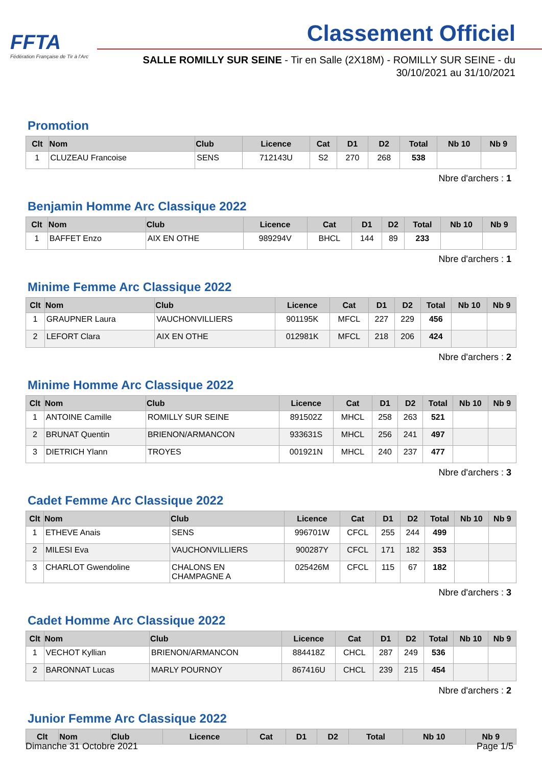FFTA
Fédération Française de Tir à l'Arc
Classement Officiel
SALLE ROMILLY SUR SEINE - Tir en Salle (2X18M) - ROMILLY SUR SEINE - du 30/10/2021 au 31/10/2021
Promotion
| Clt | Nom | Club | Licence | Cat | D1 | D2 | Total | Nb 10 | Nb 9 |
| --- | --- | --- | --- | --- | --- | --- | --- | --- | --- |
| 1 | CLUZEAU Francoise | SENS | 712143U | S2 | 270 | 268 | 538 | | |
Nbre d'archers : 1
Benjamin Homme Arc Classique 2022
| Clt | Nom | Club | Licence | Cat | D1 | D2 | Total | Nb 10 | Nb 9 |
| --- | --- | --- | --- | --- | --- | --- | --- | --- | --- |
| 1 | BAFFET Enzo | AIX EN OTHE | 989294V | BHCL | 144 | 89 | 233 | | |
Nbre d'archers : 1
Minime Femme Arc Classique 2022
| Clt | Nom | Club | Licence | Cat | D1 | D2 | Total | Nb 10 | Nb 9 |
| --- | --- | --- | --- | --- | --- | --- | --- | --- | --- |
| 1 | GRAUPNER Laura | VAUCHONVILLIERS | 901195K | MFCL | 227 | 229 | 456 | | |
| 2 | LEFORT Clara | AIX EN OTHE | 012981K | MFCL | 218 | 206 | 424 | | |
Nbre d'archers : 2
Minime Homme Arc Classique 2022
| Clt | Nom | Club | Licence | Cat | D1 | D2 | Total | Nb 10 | Nb 9 |
| --- | --- | --- | --- | --- | --- | --- | --- | --- | --- |
| 1 | ANTOINE Camille | ROMILLY SUR SEINE | 891502Z | MHCL | 258 | 263 | 521 | | |
| 2 | BRUNAT Quentin | BRIENON/ARMANCON | 933631S | MHCL | 256 | 241 | 497 | | |
| 3 | DIETRICH Ylann | TROYES | 001921N | MHCL | 240 | 237 | 477 | | |
Nbre d'archers : 3
Cadet Femme Arc Classique 2022
| Clt | Nom | Club | Licence | Cat | D1 | D2 | Total | Nb 10 | Nb 9 |
| --- | --- | --- | --- | --- | --- | --- | --- | --- | --- |
| 1 | ETHEVE Anais | SENS | 996701W | CFCL | 255 | 244 | 499 | | |
| 2 | MILESI Eva | VAUCHONVILLIERS | 900287Y | CFCL | 171 | 182 | 353 | | |
| 3 | CHARLOT Gwendoline | CHALONS EN CHAMPAGNE A | 025426M | CFCL | 115 | 67 | 182 | | |
Nbre d'archers : 3
Cadet Homme Arc Classique 2022
| Clt | Nom | Club | Licence | Cat | D1 | D2 | Total | Nb 10 | Nb 9 |
| --- | --- | --- | --- | --- | --- | --- | --- | --- | --- |
| 1 | VECHOT Kyllian | BRIENON/ARMANCON | 884418Z | CHCL | 287 | 249 | 536 | | |
| 2 | BARONNAT Lucas | MARLY POURNOY | 867416U | CHCL | 239 | 215 | 454 | | |
Nbre d'archers : 2
Junior Femme Arc Classique 2022
| Clt | Nom | Club | Licence | Cat | D1 | D2 | Total | Nb 10 | Nb 9 |
| --- | --- | --- | --- | --- | --- | --- | --- | --- | --- |
Dimanche 31 Octobre 2021 Page 1/5